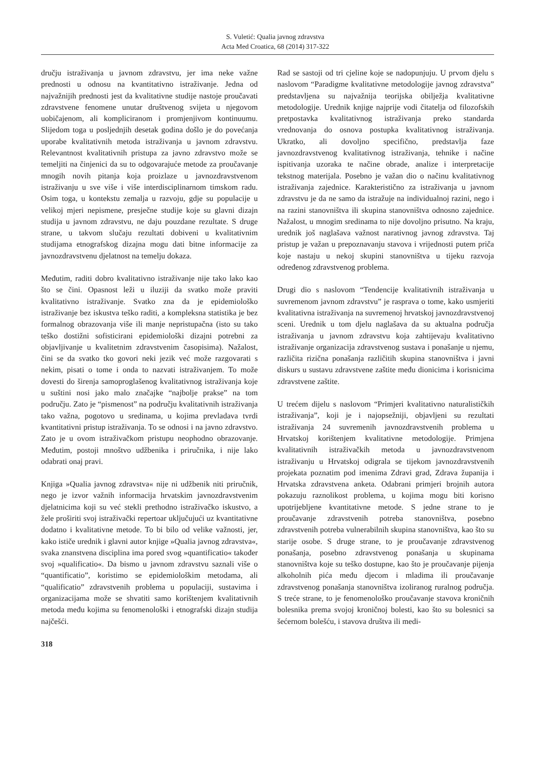S. Vuletić: Qualia javnog zdravstva
Acta Med Croatica, 68 (2014) 317-322
dručju istraživanja u javnom zdravstvu, jer ima neke važne prednosti u odnosu na kvantitativno istraživanje. Jedna od najvažnijih prednosti jest da kvalitativne studije nastoje proučavati zdravstvene fenomene unutar društvenog svijeta u njegovom uobičajenom, ali kompliciranom i promjenjivom kontinuumu. Slijedom toga u posljednjih desetak godina došlo je do povećanja uporabe kvalitativnih metoda istraživanja u javnom zdravstvu. Relevantnost kvalitativnih pristupa za javno zdravstvo može se temeljiti na činjenici da su to odgovarajuće metode za proučavanje mnogih novih pitanja koja proizlaze u javnozdravstvenom istraživanju u sve više i više interdisciplinarnom timskom radu. Osim toga, u kontekstu zemalja u razvoju, gdje su populacije u velikoj mjeri nepismene, presječne studije koje su glavni dizajn studija u javnom zdravstvu, ne daju pouzdane rezultate. S druge strane, u takvom slučaju rezultati dobiveni u kvalitativnim studijama etnografskog dizajna mogu dati bitne informacije za javnozdravstvenu djelatnost na temelju dokaza.
Međutim, raditi dobro kvalitativno istraživanje nije tako lako kao što se čini. Opasnost leži u iluziji da svatko može praviti kvalitativno istraživanje. Svatko zna da je epidemiološko istraživanje bez iskustva teško raditi, a kompleksna statistika je bez formalnog obrazovanja više ili manje nepristupačna (isto su tako teško dostižni sofisticirani epidemiološki dizajni potrebni za objavljivanje u kvalitetnim zdravstvenim časopisima). Nažalost, čini se da svatko tko govori neki jezik već može razgovarati s nekim, pisati o tome i onda to nazvati istraživanjem. To može dovesti do širenja samoproglašenog kvalitativnog istraživanja koje u suštini nosi jako malo značajke “najbolje prakse” na tom području. Zato je “pismenost” na području kvalitativnih istraživanja tako važna, pogotovo u sredinama, u kojima prevladava tvrdi kvantitativni pristup istraživanja. To se odnosi i na javno zdravstvo. Zato je u ovom istraživačkom pristupu neophodno obrazovanje. Međutim, postoji mnoštvo udžbenika i priručnika, i nije lako odabrati onaj pravi.
Knjiga »Qualia javnog zdravstva« nije ni udžbenik niti priručnik, nego je izvor važnih informacija hrvatskim javnozdravstvenim djelatnicima koji su već stekli prethodno istraživačko iskustvo, a žele proširiti svoj istraživački repertoar uključujući uz kvantitativne dodatno i kvalitativne metode. To bi bilo od velike važnosti, jer, kako ističe urednik i glavni autor knjige »Qualia javnog zdravstva«, svaka znanstvena disciplina ima pored svog »quantificatio« također svoj »qualificatio«. Da bismo u javnom zdravstvu saznali više o “quantificatio”, koristimo se epidemiološkim metodama, ali “qualificatio” zdravstvenih problema u populaciji, sustavima i organizacijama može se shvatiti samo korištenjem kvalitativnih metoda među kojima su fenomenološki i etnografski dizajn studija najčešći.
318
Rad se sastoji od tri cjeline koje se nadopunjuju. U prvom djelu s naslovom “Paradigme kvalitativne metodologije javnog zdravstva” predstavljena su najvažnija teorijska obilježja kvalitativne metodologije. Urednik knjige najprije vodi čitatelja od filozofskih pretpostavka kvalitativnog istraživanja preko standarda vrednovanja do osnova postupka kvalitativnog istraživanja. Ukratko, ali dovoljno specifično, predstavlja faze javnozdravstvenog kvalitativnog istraživanja, tehnike i načine ispitivanja uzoraka te načine obrade, analize i interpretacije tekstnog materijala. Posebno je važan dio o načinu kvalitativnog istraživanja zajednice. Karakteristično za istraživanja u javnom zdravstvu je da ne samo da istražuje na individualnoj razini, nego i na razini stanovništva ili skupina stanovništva odnosno zajednice. Nažalost, u mnogim sredinama to nije dovoljno prisutno. Na kraju, urednik još naglašava važnost narativnog javnog zdravstva. Taj pristup je važan u prepoznavanju stavova i vrijednosti putem priča koje nastaju u nekoj skupini stanovništva u tijeku razvoja određenog zdravstvenog problema.
Drugi dio s naslovom “Tendencije kvalitativnih istraživanja u suvremenom javnom zdravstvu” je rasprava o tome, kako usmjeriti kvalitativna istraživanja na suvremenoj hrvatskoj javnozdravstvenoj sceni. Urednik u tom djelu naglašava da su aktualna područja istraživanja u javnom zdravstvu koja zahtijevaju kvalitativno istraživanje organizacija zdravstvenog sustava i ponašanje u njemu, različita rizična ponašanja različitih skupina stanovništva i javni diskurs u sustavu zdravstvene zaštite među dionicima i korisnicima zdravstvene zaštite.
U trećem dijelu s naslovom “Primjeri kvalitativno naturalističkih istraživanja”, koji je i najopsežniji, objavljeni su rezultati istraživanja 24 suvremenih javnozdravstvenih problema u Hrvatskoj korištenjem kvalitativne metodologije. Primjena kvalitativnih istraživačkih metoda u javnozdravstvenom istraživanju u Hrvatskoj odigrala se tijekom javnozdravstvenih projekata poznatim pod imenima Zdravi grad, Zdrava županija i Hrvatska zdravstvena anketa. Odabrani primjeri brojnih autora pokazuju raznolikost problema, u kojima mogu biti korisno upotrijebljene kvantitativne metode. S jedne strane to je proučavanje zdravstvenih potreba stanovništva, posebno zdravstvenih potreba vulnerabilnih skupina stanovništva, kao što su starije osobe. S druge strane, to je proučavanje zdravstvenog ponašanja, posebno zdravstvenog ponašanja u skupinama stanovništva koje su teško dostupne, kao što je proučavanje pijenja alkoholnih pića među djecom i mladima ili proučavanje zdravstvenog ponašanja stanovništva izoliranog ruralnog područja. S treće strane, to je fenomenološko proučavanje stavova kroničnih bolesnika prema svojoj kroničnoj bolesti, kao što su bolesnici sa šećernom bolešću, i stavova društva ili medi-